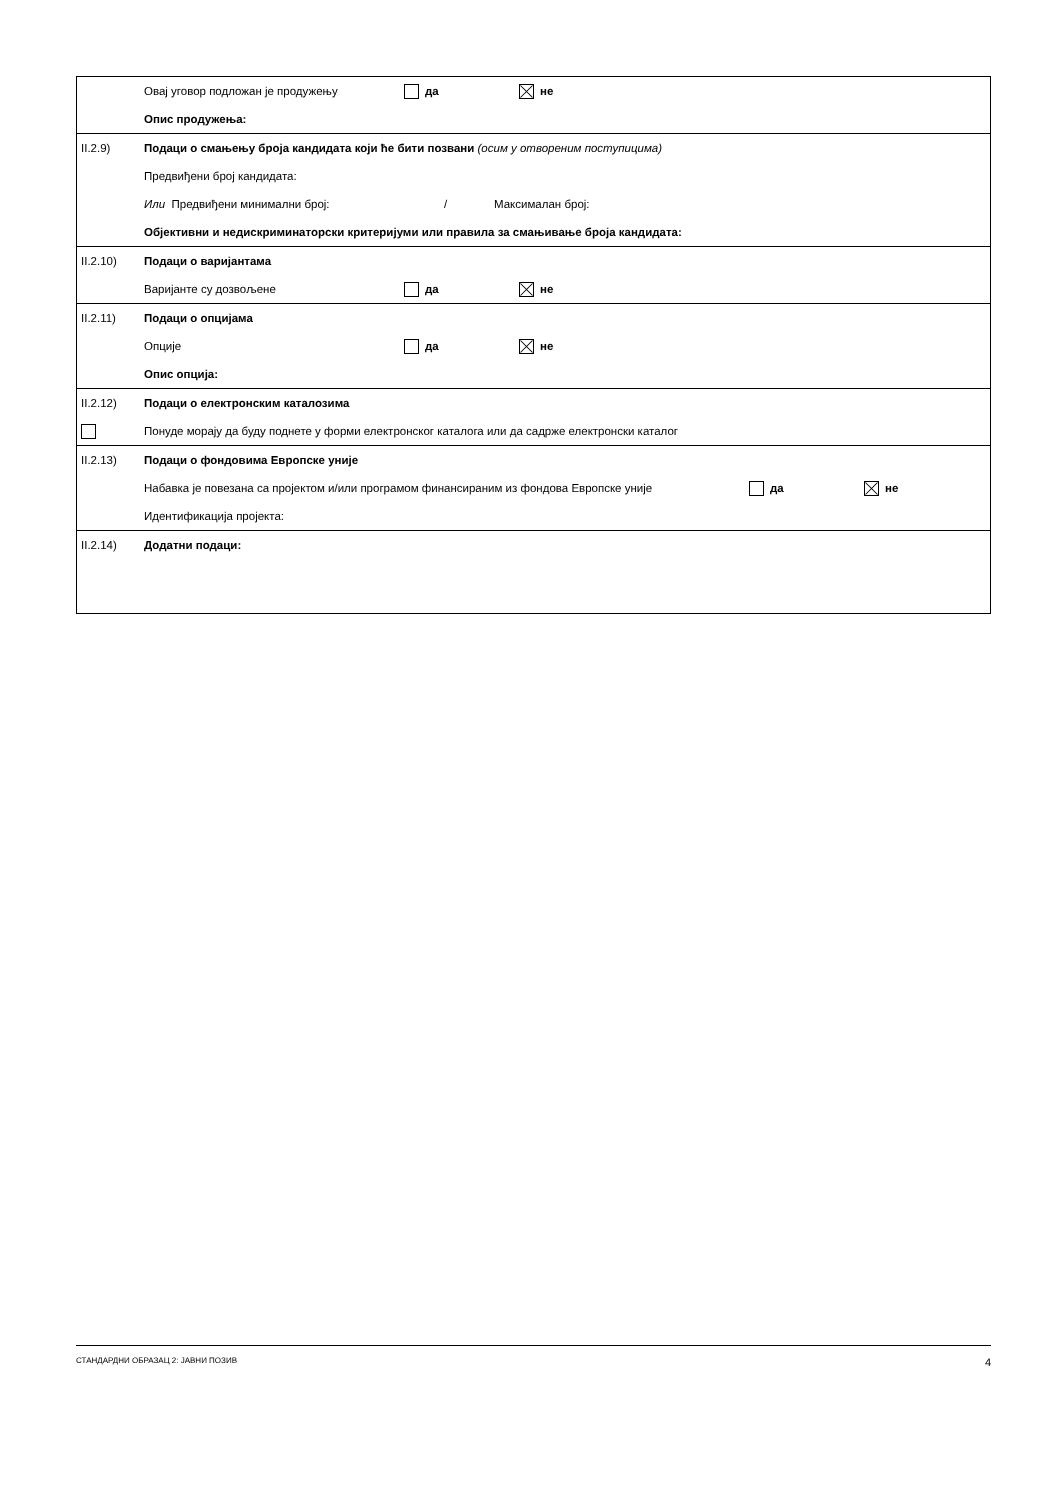| | Овај уговор подложан је продужењу да не Опис продужења: |
| II.2.9) | Подаци о смањењу броја кандидата који ће бити позвани (осим у отвореним поступицима) Предвиђени број кандидата: Или Предвиђени минимални број: / Максималан број: Објективни и недискриминаторски критеријуми или правила за смањивање броја кандидата: |
| II.2.10) | Подаци о варијантама Варијанте су дозвољене да не |
| II.2.11) | Подаци о опцијама Опције да не Опис опција: |
| II.2.12) | Подаци о електронским каталозима Понуде морају да буду поднете у форми електронског каталога или да садрже електронски каталог |
| II.2.13) | Подаци о фондовима Европске уније Набавка је повезана са пројектом и/или програмом финансираним из фондова Европске уније да не Идентификација пројекта: |
| II.2.14) | Додатни подаци: |
СТАНДАРДНИ ОБРАЗАЦ 2: ЈАВНИ ПОЗИВ 4